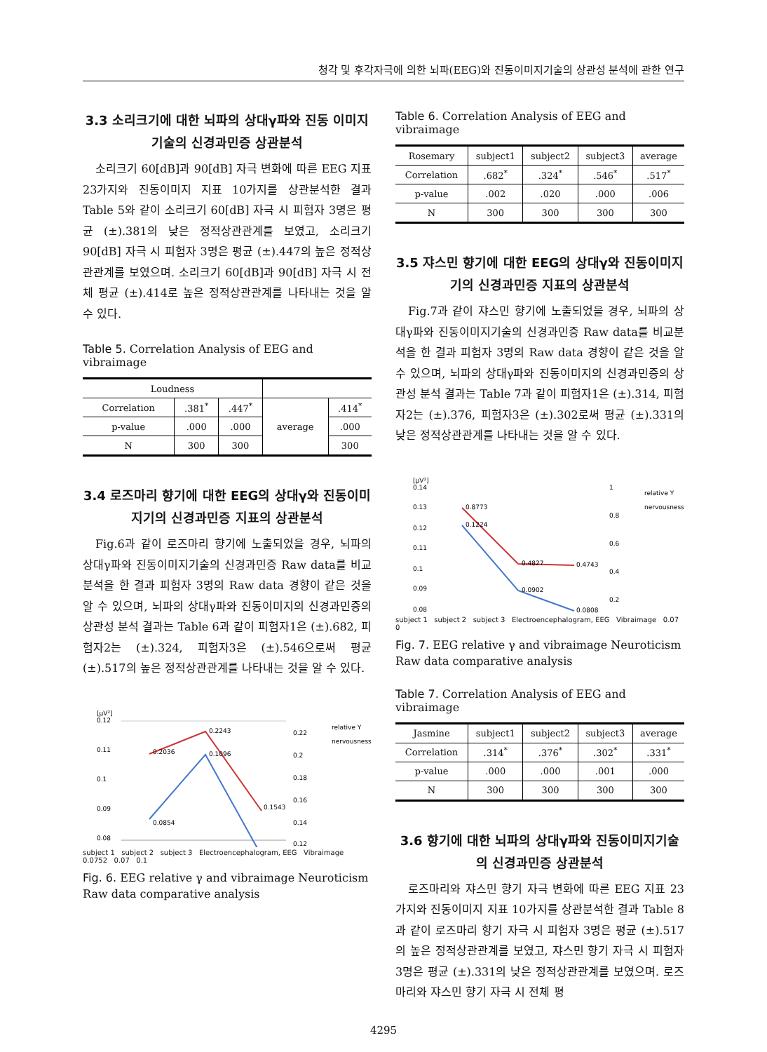청각 및 후각자극에 의한 뇌파(EEG)와 진동이미지기술의 상관성 분석에 관한 연구
3.3 소리크기에 대한 뇌파의 상대γ파와 진동 이미지기술의 신경과민증 상관분석
소리크기 60[dB]과 90[dB] 자극 변화에 따른 EEG 지표 23가지와 진동이미지 지표 10가지를 상관분석한 결과 Table 5와 같이 소리크기 60[dB] 자극 시 피험자 3명은 평균 (±).381의 낮은 정적상관관계를 보였고, 소리크기 90[dB] 자극 시 피험자 3명은 평균 (±).447의 높은 정적상관관계를 보였으며. 소리크기 60[dB]과 90[dB] 자극 시 전체 평균 (±).414로 높은 정적상관관계를 나타내는 것을 알 수 있다.
Table 5. Correlation Analysis of EEG and vibraimage
| Loudness | | | | |
| --- | --- | --- | --- | --- |
| Correlation | .381<sup>*</sup> | .447<sup>*</sup> | average | .414<sup>*</sup> |
| p-value | .000 | .000 | | .000 |
| N | 300 | 300 | | 300 |
3.4 로즈마리 향기에 대한 EEG의 상대γ와 진동이미지기의 신경과민증 지표의 상관분석
Fig.6과 같이 로즈마리 향기에 노출되었을 경우, 뇌파의 상대γ파와 진동이미지기술의 신경과민증 Raw data를 비교분석을 한 결과 피험자 3명의 Raw data 경향이 같은 것을 알 수 있으며, 뇌파의 상대γ파와 진동이미지의 신경과민증의 상관성 분석 결과는 Table 6과 같이 피험자1은 (±).682, 피험자2는 (±).324, 피험자3은 (±).546으로써 평균 (±).517의 높은 정적상관관계를 나타내는 것을 알 수 있다.
[μV²]
0.12
0.11
0.1
0.09
0.08
0.22
0.2
0.18
0.16
0.14
0.12
0.2036
0.2243
0.1543
0.1096
0.0854
relative Y
nervousness
subject 1 subject 2 subject 3 Electroencephalogram, EEG Vibraimage 0.0752 0.07 0.1
Fig. 6. EEG relative γ and vibraimage Neuroticism Raw data comparative analysis
Table 6. Correlation Analysis of EEG and vibraimage
| Rosemary | subject1 | subject2 | subject3 | average |
| --- | --- | --- | --- | --- |
| Correlation | .682<sup>*</sup> | .324<sup>*</sup> | .546<sup>*</sup> | .517<sup>*</sup> |
| p-value | .002 | .020 | .000 | .006 |
| N | 300 | 300 | 300 | 300 |
3.5 쟈스민 향기에 대한 EEG의 상대γ와 진동이미지기의 신경과민증 지표의 상관분석
Fig.7과 같이 쟈스민 향기에 노출되었을 경우, 뇌파의 상대γ파와 진동이미지기술의 신경과민증 Raw data를 비교분석을 한 결과 피험자 3명의 Raw data 경향이 같은 것을 알 수 있으며, 뇌파의 상대γ파와 진동이미지의 신경과민증의 상관성 분석 결과는 Table 7과 같이 피험자1은 (±).314, 피험자2는 (±).376, 피험자3은 (±).302로써 평균 (±).331의 낮은 정적상관관계를 나타내는 것을 알 수 있다.
[μV²]
0.14
0.13
0.12
0.11
0.1
0.09
0.08
1
0.8
0.6
0.4
0.2
0.8773
0.1224
0.4827
0.4743
0.0902
0.0808
relative Y
nervousness
subject 1 subject 2 subject 3 Electroencephalogram, EEG Vibraimage 0.07 0
Fig. 7. EEG relative γ and vibraimage Neuroticism Raw data comparative analysis
Table 7. Correlation Analysis of EEG and vibraimage
| Jasmine | subject1 | subject2 | subject3 | average |
| --- | --- | --- | --- | --- |
| Correlation | .314<sup>*</sup> | .376<sup>*</sup> | .302<sup>*</sup> | .331<sup>*</sup> |
| p-value | .000 | .000 | .001 | .000 |
| N | 300 | 300 | 300 | 300 |
3.6 향기에 대한 뇌파의 상대γ파와 진동이미지기술의 신경과민증 상관분석
로즈마리와 쟈스민 향기 자극 변화에 따른 EEG 지표 23가지와 진동이미지 지표 10가지를 상관분석한 결과 Table 8과 같이 로즈마리 향기 자극 시 피험자 3명은 평균 (±).517의 높은 정적상관관계를 보였고, 쟈스민 향기 자극 시 피험자 3명은 평균 (±).331의 낮은 정적상관관계를 보였으며. 로즈마리와 쟈스민 향기 자극 시 전체 평
4295